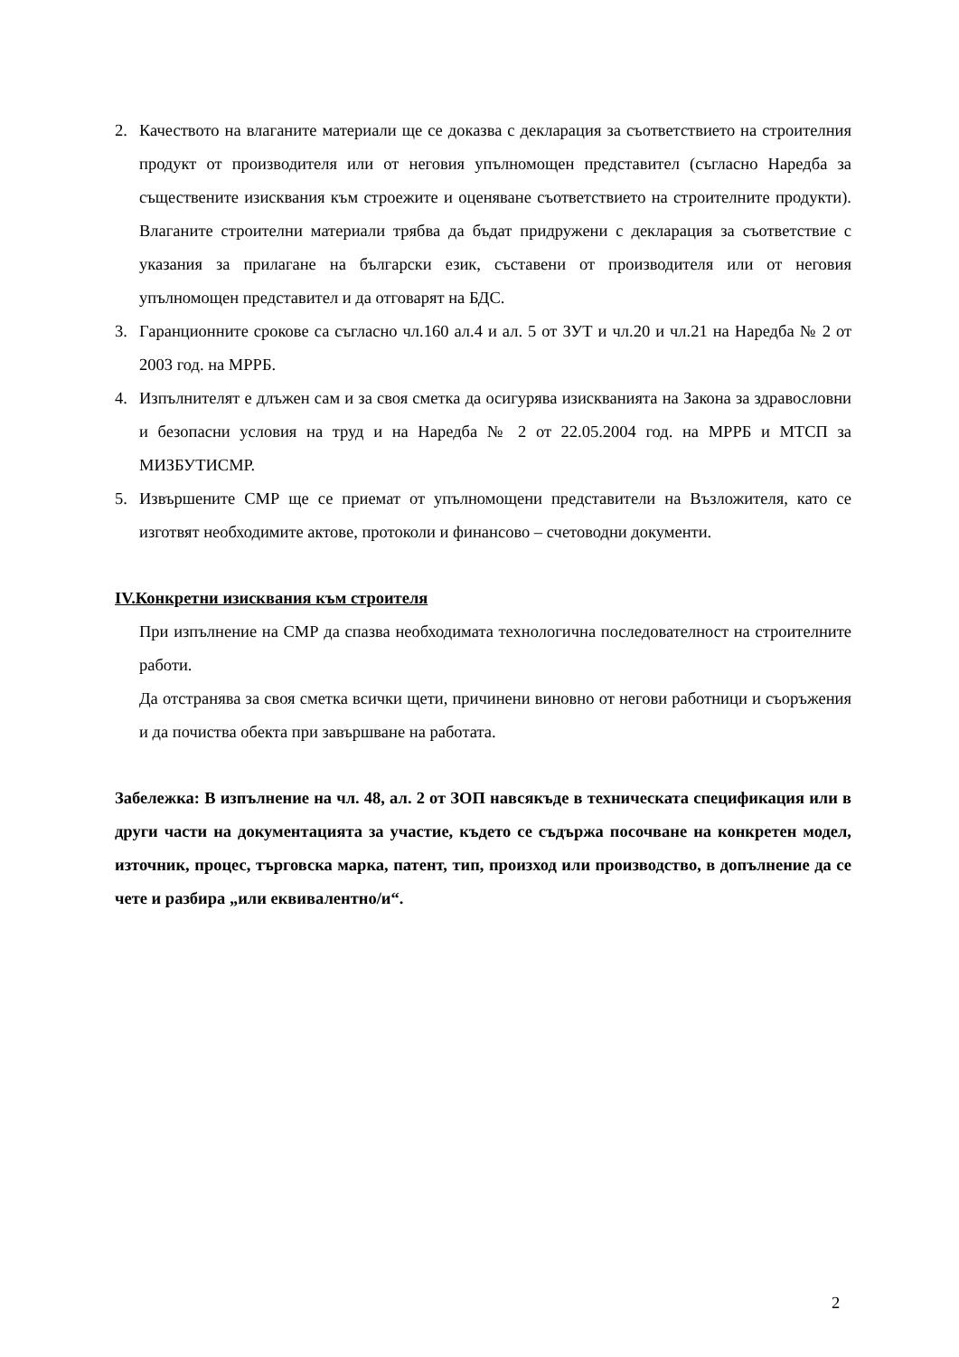2. Качеството на влаганите материали ще се доказва с декларация за съответствието на строителния продукт от производителя или от неговия упълномощен представител (съгласно Наредба за съществените изисквания към строежите и оценяване съответствието на строителните продукти). Влаганите строителни материали трябва да бъдат придружени с декларация за съответствие с указания за прилагане на български език, съставени от производителя или от неговия упълномощен представител и да отговарят на БДС.
3. Гаранционните срокове са съгласно чл.160 ал.4 и ал. 5 от ЗУТ и чл.20 и чл.21 на Наредба № 2 от 2003 год. на МРРБ.
4. Изпълнителят е длъжен сам и за своя сметка да осигурява изискванията на Закона за здравословни и безопасни условия на труд и на Наредба № 2 от 22.05.2004 год. на МРРБ и МТСП за МИЗБУТИСМР.
5. Извършените СМР ще се приемат от упълномощени представители на Възложителя, като се изготвят необходимите актове, протоколи и финансово – счетоводни документи.
IV.Конкретни изисквания към строителя
При изпълнение на СМР да спазва необходимата технологична последователност на строителните работи.
Да отстранява за своя сметка всички щети, причинени виновно от негови работници и съоръжения и да почиства обекта при завършване на работата.
Забележка: В изпълнение на чл. 48, ал. 2 от ЗОП навсякъде в техническата спецификация или в други части на документацията за участие, където се съдържа посочване на конкретен модел, източник, процес, търговска марка, патент, тип, произход или производство, в допълнение да се чете и разбира „или еквивалентно/и“.
2